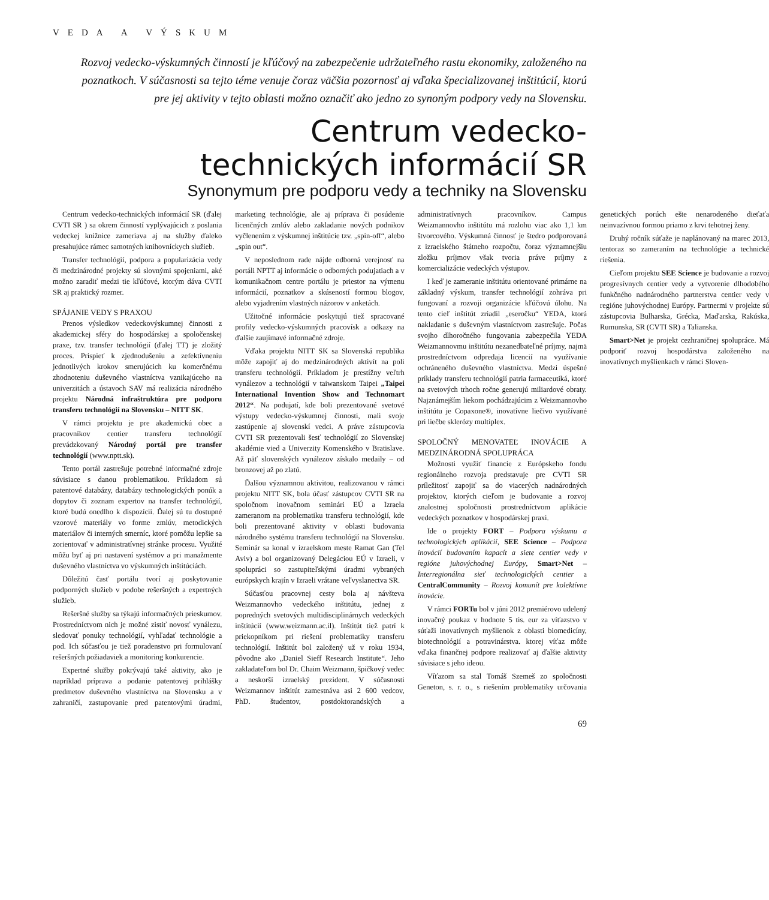VEDA A VÝSKUM
Rozvoj vedecko-výskumných činností je kľúčový na zabezpečenie udržateľného rastu ekonomiky, založeného na poznatkoch. V súčasnosti sa tejto téme venuje čoraz väčšia pozornosť aj vďaka špecializovanej inštitúcií, ktorú pre jej aktivity v tejto oblasti možno označiť ako jedno zo synoným podpory vedy na Slovensku.
Centrum vedecko-
technických informácií SR
Synonymum pre podporu vedy a techniky na Slovensku
Centrum vedecko-technických informácií SR (ďalej CVTI SR ) sa okrem činností vyplývajúcich z poslania vedeckej knižnice zameriava aj na služby ďaleko presahujúce rámec samotných knihovníckych služieb.
Transfer technológií, podpora a popularizácia vedy či medzinárodné projekty sú slovnými spojeniami, aké možno zaradiť medzi tie kľúčové, ktorým dáva CVTI SR aj praktický rozmer.
SPÁJANIE VEDY S PRAXOU
Prenos výsledkov vedeckovýskumnej činnosti z akademickej sféry do hospodárskej a spoločenskej praxe, tzv. transfer technológií (ďalej TT) je zložitý proces. Prispieť k zjednodušeniu a zefektívneniu jednotlivých krokov smerujúcich ku komerčnému zhodnoteniu duševného vlastníctva vznikajúceho na univerzitách a ústavoch SAV má realizácia národného projektu Národná infraštruktúra pre podporu transferu technológií na Slovensku – NITT SK.
V rámci projektu je pre akademickú obec a pracovníkov centier transferu technológií prevádzkovaný Národný portál pre transfer technológií (www.nptt.sk).
Tento portál zastrešuje potrebné informačné zdroje súvisiace s danou problematikou. Príkladom sú patentové databázy, databázy technologických ponúk a dopytov či zoznam expertov na transfer technológií, ktoré budú onedlho k dispozícii. Ďalej sú tu dostupné vzorové materiály vo forme zmlúv, metodických materiálov či interných smerníc, ktoré pomôžu lepšie sa zorientovať v administratívnej stránke procesu. Využité môžu byť aj pri nastavení systémov a pri manažmente duševného vlastníctva vo výskumných inštitúciách.
Dôležitú časť portálu tvorí aj poskytovanie podporných služieb v podobe rešeršných a expertných služieb.
Rešeršné služby sa týkajú informačných prieskumov. Prostredníctvom nich je možné zistiť novosť vynálezu, sledovať ponuky technológií, vyhľadať technológie a pod. Ich súčasťou je tiež poradenstvo pri formulovaní rešeršných požiadaviek a monitoring konkurencie.
Expertné služby pokrývajú také aktivity, ako je napríklad príprava a podanie patentovej prihlášky predmetov duševného vlastníctva na Slovensku a v zahraničí, zastupovanie pred patentovými úradmi, marketing technológie, ale aj príprava či posúdenie licenčných zmlúv alebo zakladanie nových podnikov vyčlenením z výskumnej inštitúcie tzv. „spin-off“, alebo „spin out“.
V neposlednom rade nájde odborná verejnosť na portáli NPTT aj informácie o odborných podujatiach a v komunikačnom centre portálu je priestor na výmenu informácií, poznatkov a skúseností formou blogov, alebo vyjadrením vlastných názorov v anketách.
Užitočné informácie poskytujú tiež spracované profily vedecko-výskumných pracovísk a odkazy na ďalšie zaujímavé informačné zdroje.
Vďaka projektu NITT SK sa Slovenská republika môže zapojiť aj do medzinárodných aktivít na poli transferu technológií. Príkladom je prestížny veľtrh vynálezov a technológií v taiwanskom Taipei „Taipei International Invention Show and Technomart 2012“. Na podujatí, kde boli prezentované svetové výstupy vedecko-výskumnej činnosti, mali svoje zastúpenie aj slovenskí vedci. A práve zástupcovia CVTI SR prezentovali šesť technológií zo Slovenskej akadémie vied a Univerzity Komenského v Bratislave. Až päť slovenských vynálezov získalo medaily – od bronzovej až po zlatú.
Ďalšou významnou aktivitou, realizovanou v rámci projektu NITT SK, bola účasť zástupcov CVTI SR na spoločnom inovačnom seminári EÚ a Izraela zameranom na problematiku transferu technológií, kde boli prezentované aktivity v oblasti budovania národného systému transferu technológií na Slovensku. Seminár sa konal v izraelskom meste Ramat Gan (Tel Aviv) a bol organizovaný Delegáciou EÚ v Izraeli, v spolupráci so zastupiteľskými úradmi vybraných európskych krajín v Izraeli vrátane veľvyslanectva SR.
Súčasťou pracovnej cesty bola aj návšteva Weizmannovho vedeckého inštitútu, jednej z popredných svetových multidisciplinárnych vedeckých inštitúcií (www.weizmann.ac.il). Inštitút tiež patrí k priekopníkom pri riešení problematiky transferu technológií. Inštitút bol založený už v roku 1934, pôvodne ako „Daniel Sieff Research Institute“. Jeho zakladateľom bol Dr. Chaim Weizmann, špičkový vedec a neskorší izraelský prezident. V súčasnosti Weizmannov inštitút zamestnáva asi 2 600 vedcov, PhD. študentov, postdoktorandských a administratívnych pracovníkov. Campus Weizmannovho inštitútu má rozlohu viac ako 1,1 km štvorcového. Výskumná činnosť je štedro podporovaná z izraelského štátneho rozpočtu, čoraz významnejšiu zložku príjmov však tvoria práve príjmy z komercializácie vedeckých výstupov.
I keď je zameranie inštitútu orientované primárne na základný výskum, transfer technológií zohráva pri fungovaní a rozvoji organizácie kľúčovú úlohu. Na tento cieľ inštitút zriadil „eseročku“ YEDA, ktorá nakladanie s duševným vlastníctvom zastrešuje. Počas svojho dlhoročného fungovania zabezpečila YEDA Weizmannovmu inštitútu nezanedbateľné príjmy, najmä prostredníctvom odpredaja licencií na využívanie ochráneného duševného vlastníctva. Medzi úspešné príklady transferu technológií patria farmaceutiká, ktoré na svetových trhoch ročne generujú miliardové obraty. Najznámejším liekom pochádzajúcim z Weizmannovho inštitútu je Copaxone®, inovatívne liečivo využívané pri liečbe sklerózy multiplex.
SPOLOČNÝ MENOVATEĽ INOVÁCIE A MEDZINÁRODNÁ SPOLUPRÁCA
Možnosti využiť financie z Európskeho fondu regionálneho rozvoja predstavuje pre CVTI SR príležitosť zapojiť sa do viacerých nadnárodných projektov, ktorých cieľom je budovanie a rozvoj znalostnej spoločnosti prostredníctvom aplikácie vedeckých poznatkov v hospodárskej praxi.
Ide o projekty FORT – Podpora výskumu a technologických aplikácií, SEE Science – Podpora inovácií budovaním kapacít a siete centier vedy v regióne juhovýchodnej Európy, Smart>Net – Interregionálna sieť technologických centier a CentralCommunity – Rozvoj komunít pre kolektívne inovácie.
V rámci FORTu bol v júni 2012 premiérovo udelený inovačný poukaz v hodnote 5 tis. eur za víťazstvo v súťaži inovatívnych myšlienok z oblasti biomedicíny, biotechnológií a potravinárstva. ktorej víťaz môže vďaka finančnej podpore realizovať aj ďalšie aktivity súvisiace s jeho ideou.
Víťazom sa stal Tomáš Szemeš zo spoločnosti Geneton, s. r. o., s riešením problematiky určovania genetických porúch ešte nenarodeného dieťaťa neinvazívnou formou priamo z krvi tehotnej ženy.
Druhý ročník súťaže je naplánovaný na marec 2013, tentoraz so zameraním na technológie a technické riešenia.
Cieľom projektu SEE Science je budovanie a rozvoj progresívnych centier vedy a vytvorenie dlhodobého funkčného nadnárodného partnerstva centier vedy v regióne juhovýchodnej Európy. Partnermi v projekte sú zástupcovia Bulharska, Grécka, Maďarska, Rakúska, Rumunska, SR (CVTI SR) a Talianska.
Smart>Net je projekt cezhraničnej spolupráce. Má podporiť rozvoj hospodárstva založeného na inovatívnych myšlienkach v rámci Sloven-
69